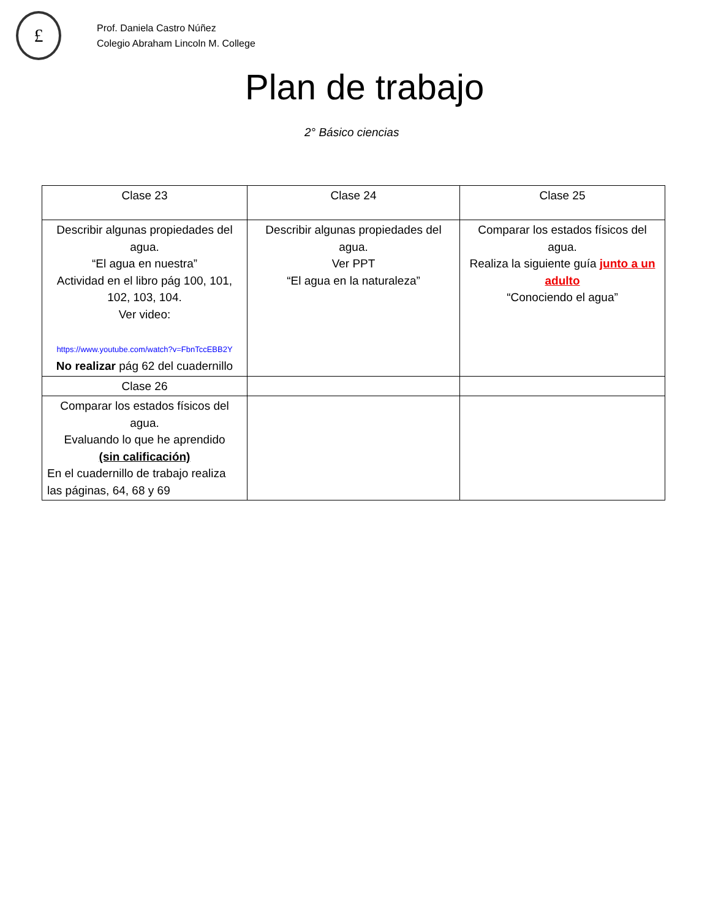£
Prof. Daniela Castro Núñez
Colegio Abraham Lincoln M. College
Plan de trabajo
2° Básico ciencias
| Clase 23 | Clase 24 | Clase 25 |
| Describir algunas propiedades del agua. “El agua en nuestra” Actividad en el libro pág 100, 101, 102, 103, 104. Ver video: https://www.youtube.com/watch?v=FbnTccEBB2Y No realizar pág 62 del cuadernillo | Describir algunas propiedades del agua. Ver PPT “El agua en la naturaleza” | Comparar los estados físicos del agua. Realiza la siguiente guía junto a un adulto “Conociendo el agua” |
| Clase 26 | | |
| Comparar los estados físicos del agua. Evaluando lo que he aprendido (sin calificación) En el cuadernillo de trabajo realiza las páginas, 64, 68 y 69 | | |